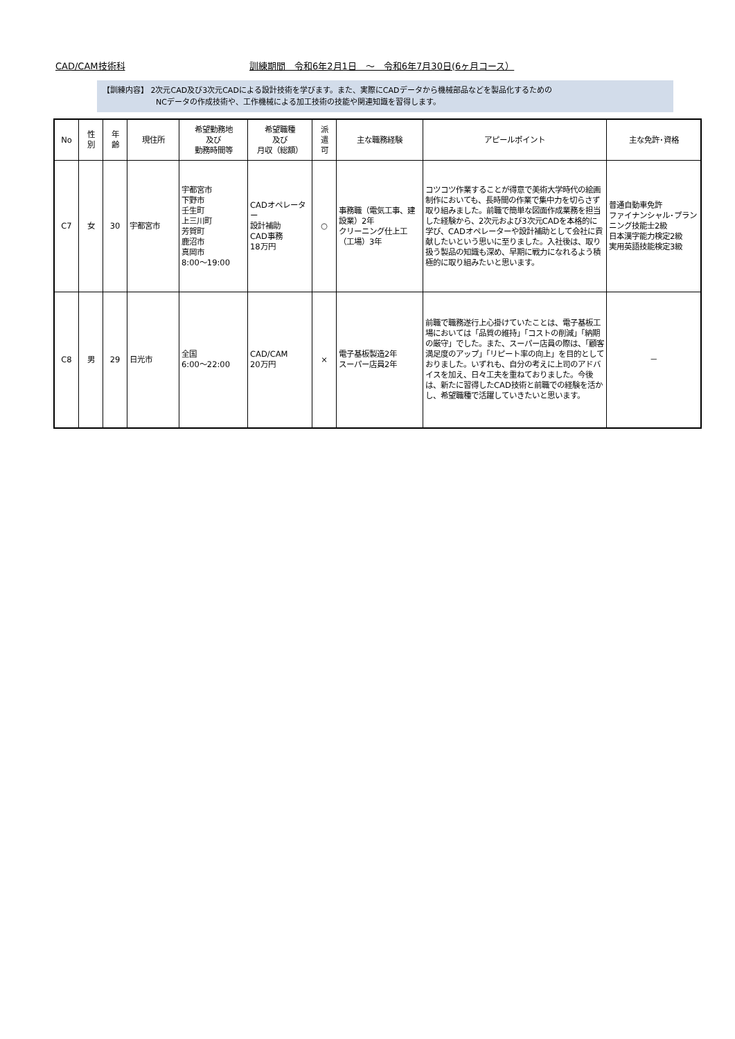CAD/CAM技術科 訓練期間　令和6年2月1日　～　令和6年7月30日(6ヶ月コース）
【訓練内容】 2次元CAD及び3次元CADによる設計技術を学びます。また、実際にCADデータから機械部品などを製品化するための
　　　　　　　NCデータの作成技術や、工作機械による加工技術の技能や関連知識を習得します。
| No | 性 別 | 年 齢 | 現住所 | 希望勤務地 及び 勤務時間等 | 希望職種 及び 月収（総額） | 派 遣 可 | 主な職務経験 | アピールポイント | 主な免許･資格 |
| --- | --- | --- | --- | --- | --- | --- | --- | --- | --- |
| C7 | 女 | 30 | 宇都宮市 | 宇都宮市 下野市 壬生町 上三川町 芳賀町 鹿沼市 真岡市 8:00～19:00 | CADオペレーター 設計補助 CAD事務 18万円 | ○ | 事務職（電気工事、建設業）2年 クリーニング仕上工（工場）3年 | コツコツ作業することが得意で美術大学時代の絵画制作においても、長時間の作業で集中力を切らさず取り組みました。前職で簡単な図面作成業務を担当した経験から、2次元および3次元CADを本格的に学び、CADオペレーターや設計補助として会社に貢献したいという思いに至りました。入社後は、取り扱う製品の知識も深め、早期に戦力になれるよう積極的に取り組みたいと思います。 | 普通自動車免許 ファイナンシャル･プランニング技能士2級 日本漢字能力検定2級 実用英語技能検定3級 |
| C8 | 男 | 29 | 日光市 | 全国 6:00～22:00 | CAD/CAM 20万円 | × | 電子基板製造2年 スーパー店員2年 | 前職で職務遂行上心掛けていたことは、電子基板工場においては「品質の維持」「コストの削減」「納期の厳守」でした。また、スーパー店員の際は、「顧客満足度のアップ」「リピート率の向上」を目的としておりました。いずれも、自分の考えに上司のアドバイスを加え、日々工夫を重ねておりました。今後は、新たに習得したCAD技術と前職での経験を活かし、希望職種で活躍していきたいと思います。 | － |